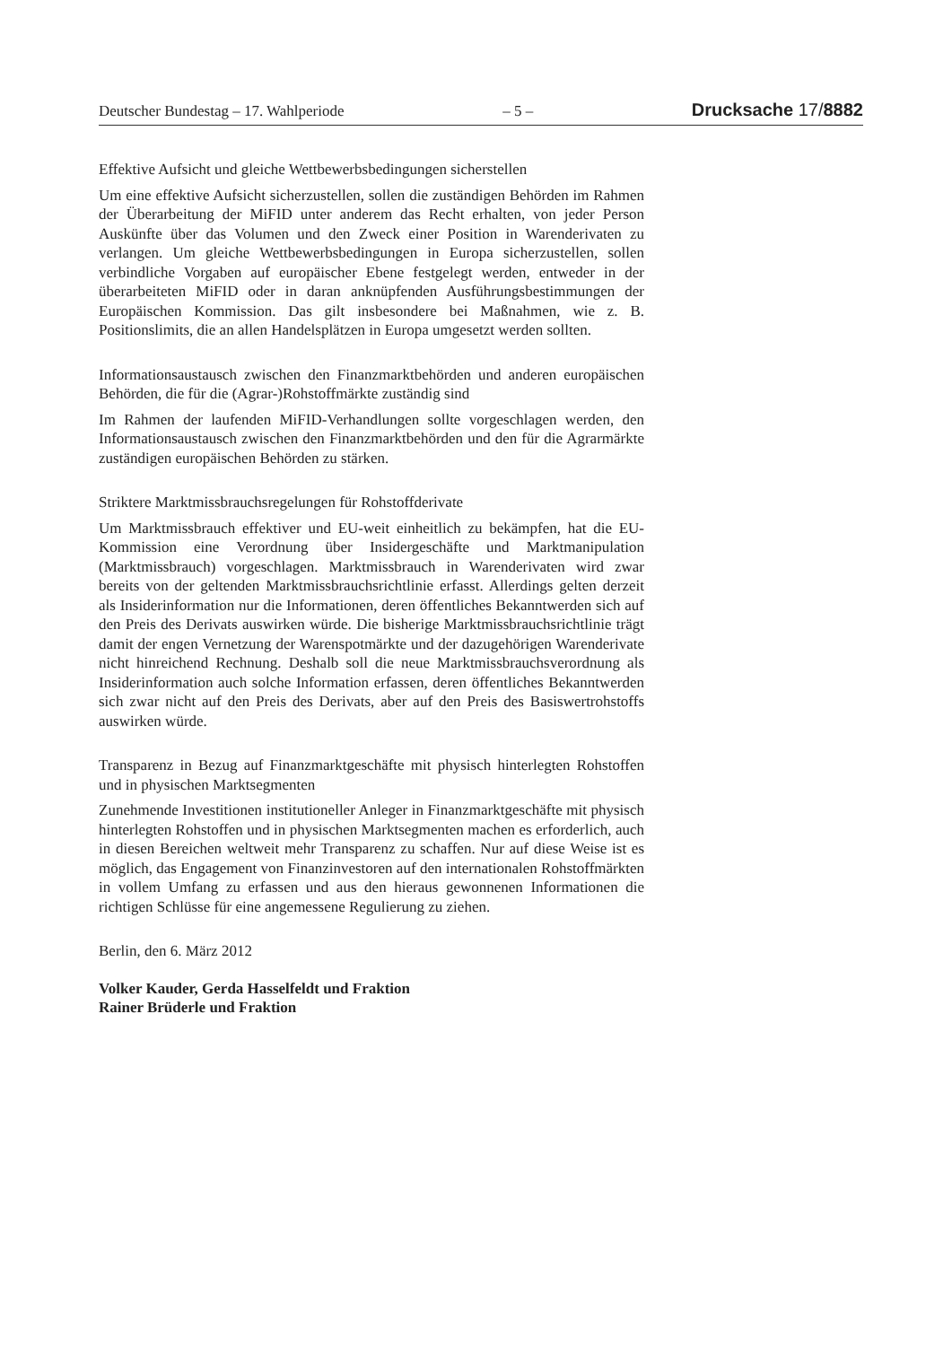Deutscher Bundestag – 17. Wahlperiode – 5 – Drucksache 17/8882
Effektive Aufsicht und gleiche Wettbewerbsbedingungen sicherstellen
Um eine effektive Aufsicht sicherzustellen, sollen die zuständigen Behörden im Rahmen der Überarbeitung der MiFID unter anderem das Recht erhalten, von jeder Person Auskünfte über das Volumen und den Zweck einer Position in Warenderivaten zu verlangen. Um gleiche Wettbewerbsbedingungen in Europa sicherzustellen, sollen verbindliche Vorgaben auf europäischer Ebene festgelegt werden, entweder in der überarbeiteten MiFID oder in daran anknüpfenden Ausführungsbestimmungen der Europäischen Kommission. Das gilt insbesondere bei Maßnahmen, wie z. B. Positionslimits, die an allen Handelsplätzen in Europa umgesetzt werden sollten.
Informationsaustausch zwischen den Finanzmarktbehörden und anderen europäischen Behörden, die für die (Agrar-)Rohstoffmärkte zuständig sind
Im Rahmen der laufenden MiFID-Verhandlungen sollte vorgeschlagen werden, den Informationsaustausch zwischen den Finanzmarktbehörden und den für die Agrarmärkte zuständigen europäischen Behörden zu stärken.
Striktere Marktmissbrauchsregelungen für Rohstoffderivate
Um Marktmissbrauch effektiver und EU-weit einheitlich zu bekämpfen, hat die EU-Kommission eine Verordnung über Insidergeschäfte und Marktmanipulation (Marktmissbrauch) vorgeschlagen. Marktmissbrauch in Warenderivaten wird zwar bereits von der geltenden Marktmissbrauchsrichtlinie erfasst. Allerdings gelten derzeit als Insiderinformation nur die Informationen, deren öffentliches Bekanntwerden sich auf den Preis des Derivats auswirken würde. Die bisherige Marktmissbrauchsrichtlinie trägt damit der engen Vernetzung der Warenspotmärkte und der dazugehörigen Warenderivate nicht hinreichend Rechnung. Deshalb soll die neue Marktmissbrauchsverordnung als Insiderinformation auch solche Information erfassen, deren öffentliches Bekanntwerden sich zwar nicht auf den Preis des Derivats, aber auf den Preis des Basiswertrohstoffs auswirken würde.
Transparenz in Bezug auf Finanzmarktgeschäfte mit physisch hinterlegten Rohstoffen und in physischen Marktsegmenten
Zunehmende Investitionen institutioneller Anleger in Finanzmarktgeschäfte mit physisch hinterlegten Rohstoffen und in physischen Marktsegmenten machen es erforderlich, auch in diesen Bereichen weltweit mehr Transparenz zu schaffen. Nur auf diese Weise ist es möglich, das Engagement von Finanzinvestoren auf den internationalen Rohstoffmärkten in vollem Umfang zu erfassen und aus den hieraus gewonnenen Informationen die richtigen Schlüsse für eine angemessene Regulierung zu ziehen.
Berlin, den 6. März 2012
Volker Kauder, Gerda Hasselfeldt und Fraktion
Rainer Brüderle und Fraktion